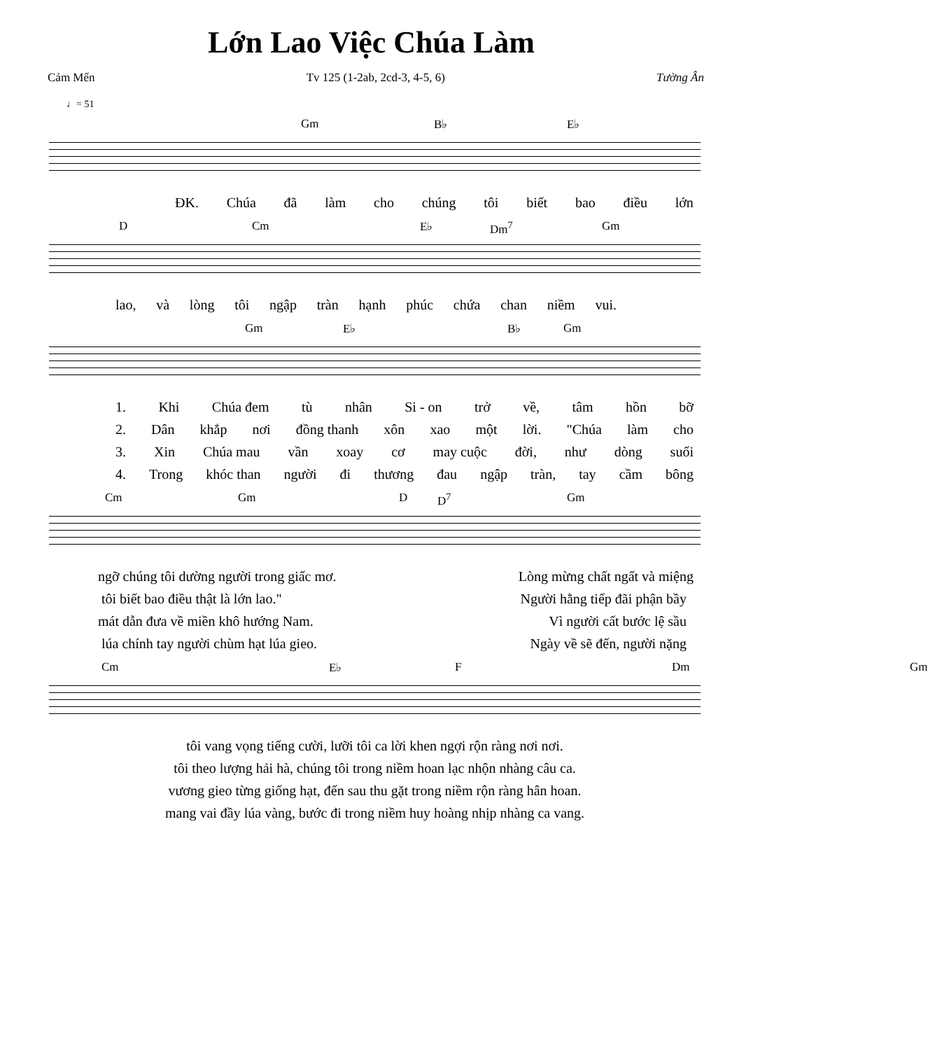Lớn Lao Việc Chúa Làm
Cảm Mến Tv 125 (1-2ab, 2cd-3, 4-5, 6) Tường Ân
♩= 51
Gm B♭ E♭
ĐK. Chúa đã làm cho chúng tôi biết bao điều lớn
D Cm E♭ Dm<sup>7</sup> Gm
lao, và lòng tôi ngập tràn hạnh phúc chứa chan niềm vui.
Gm E♭ B♭ Gm
1. Khi Chúa đem tù nhân Si - on trở về, tâm hồn bỡ
2. Dân khắp nơi đồng thanh xôn xao một lời. "Chúa làm cho
3. Xin Chúa mau vần xoay cơ may cuộc đời, như dòng suối
4. Trong khóc than người đi thương đau ngập tràn, tay cầm bông
Cm Gm D D<sup>7</sup> Gm
ngỡ chúng tôi dường người trong giấc mơ. Lòng mừng chất ngất và miệng
tôi biết bao điều thật là lớn lao." Người hằng tiếp đãi phận bầy
mát dẫn đưa về miền khô hướng Nam. Vì người cất bước lệ sầu
lúa chính tay người chùm hạt lúa gieo. Ngày về sẽ đến, người nặng
Cm E♭ F Dm Gm
tôi vang vọng tiếng cười, lưỡi tôi ca lời khen ngợi rộn ràng nơi nơi.
tôi theo lượng hải hà, chúng tôi trong niềm hoan lạc nhộn nhàng câu ca.
vương gieo từng giống hạt, đến sau thu gặt trong niềm rộn ràng hân hoan.
mang vai đầy lúa vàng, bước đi trong niềm huy hoàng nhịp nhàng ca vang.